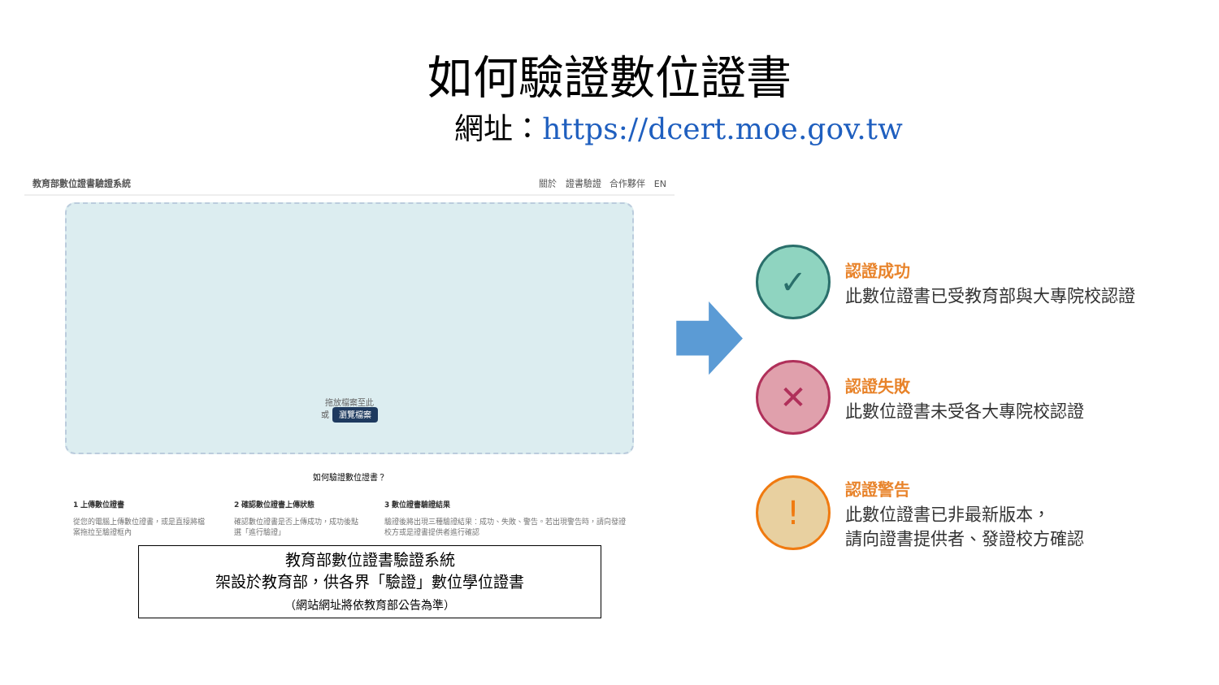如何驗證數位證書
網址：https://dcert.moe.gov.tw
教育部數位證書驗證系統 關於 證書驗證 合作夥伴 EN
拖放檔案至此
或 瀏覽檔案
如何驗證數位證書？
1 上傳數位證書
從您的電腦上傳數位證書，或是直接將檔案拖拉至驗證框內
2 確認數位證書上傳狀態
確認數位證書是否上傳成功，成功後點選「進行驗證」
3 數位證書驗證結果
驗證後將出現三種驗證結果：成功、失敗、警告。若出現警告時，請向發證校方或是證書提供者進行確認
教育部數位證書驗證系統
架設於教育部，供各界「驗證」數位學位證書
（網站網址將依教育部公告為準）
✓
認證成功
此數位證書已受教育部與大專院校認證
✕
認證失敗
此數位證書未受各大專院校認證
!
認證警告
此數位證書已非最新版本，
請向證書提供者、發證校方確認